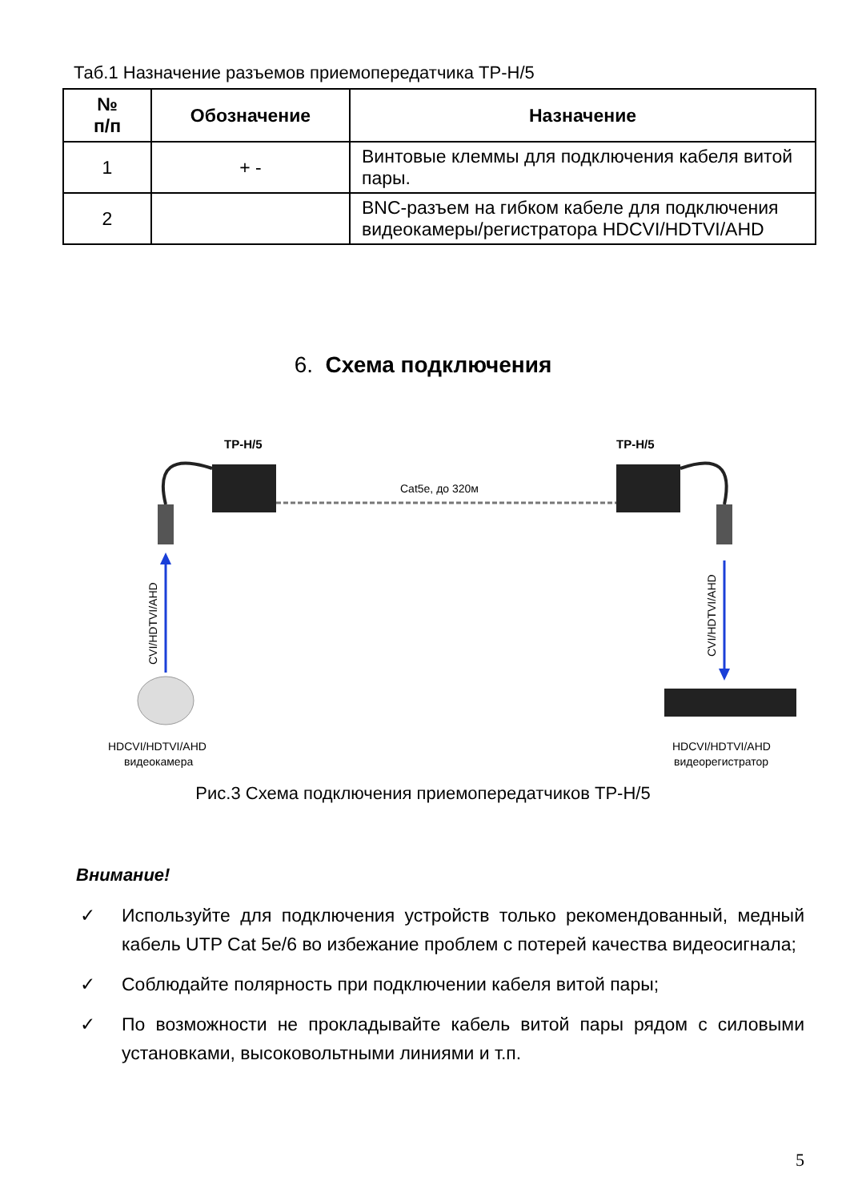Таб.1 Назначение разъемов приемопередатчика TP-H/5
| № п/п | Обозначение | Назначение |
| --- | --- | --- |
| 1 | + - | Винтовые клеммы для подключения кабеля витой пары. |
| 2 | | BNC-разъем на гибком кабеле для подключения видеокамеры/регистратора HDCVI/HDTVI/AHD |
6. Схема подключения
TP-H/5
TP-H/5
Cat5e, до 320м
CVI/HDTVI/AHD
CVI/HDTVI/AHD
HDCVI/HDTVI/AHD
видеокамера
HDCVI/HDTVI/AHD
видеорегистратор
Рис.3 Схема подключения приемопередатчиков TP-H/5
Внимание!
✓ Используйте для подключения устройств только рекомендованный, медный кабель UTP Cat 5e/6 во избежание проблем с потерей качества видеосигнала;
✓ Соблюдайте полярность при подключении кабеля витой пары;
✓ По возможности не прокладывайте кабель витой пары рядом с силовыми установками, высоковольтными линиями и т.п.
5